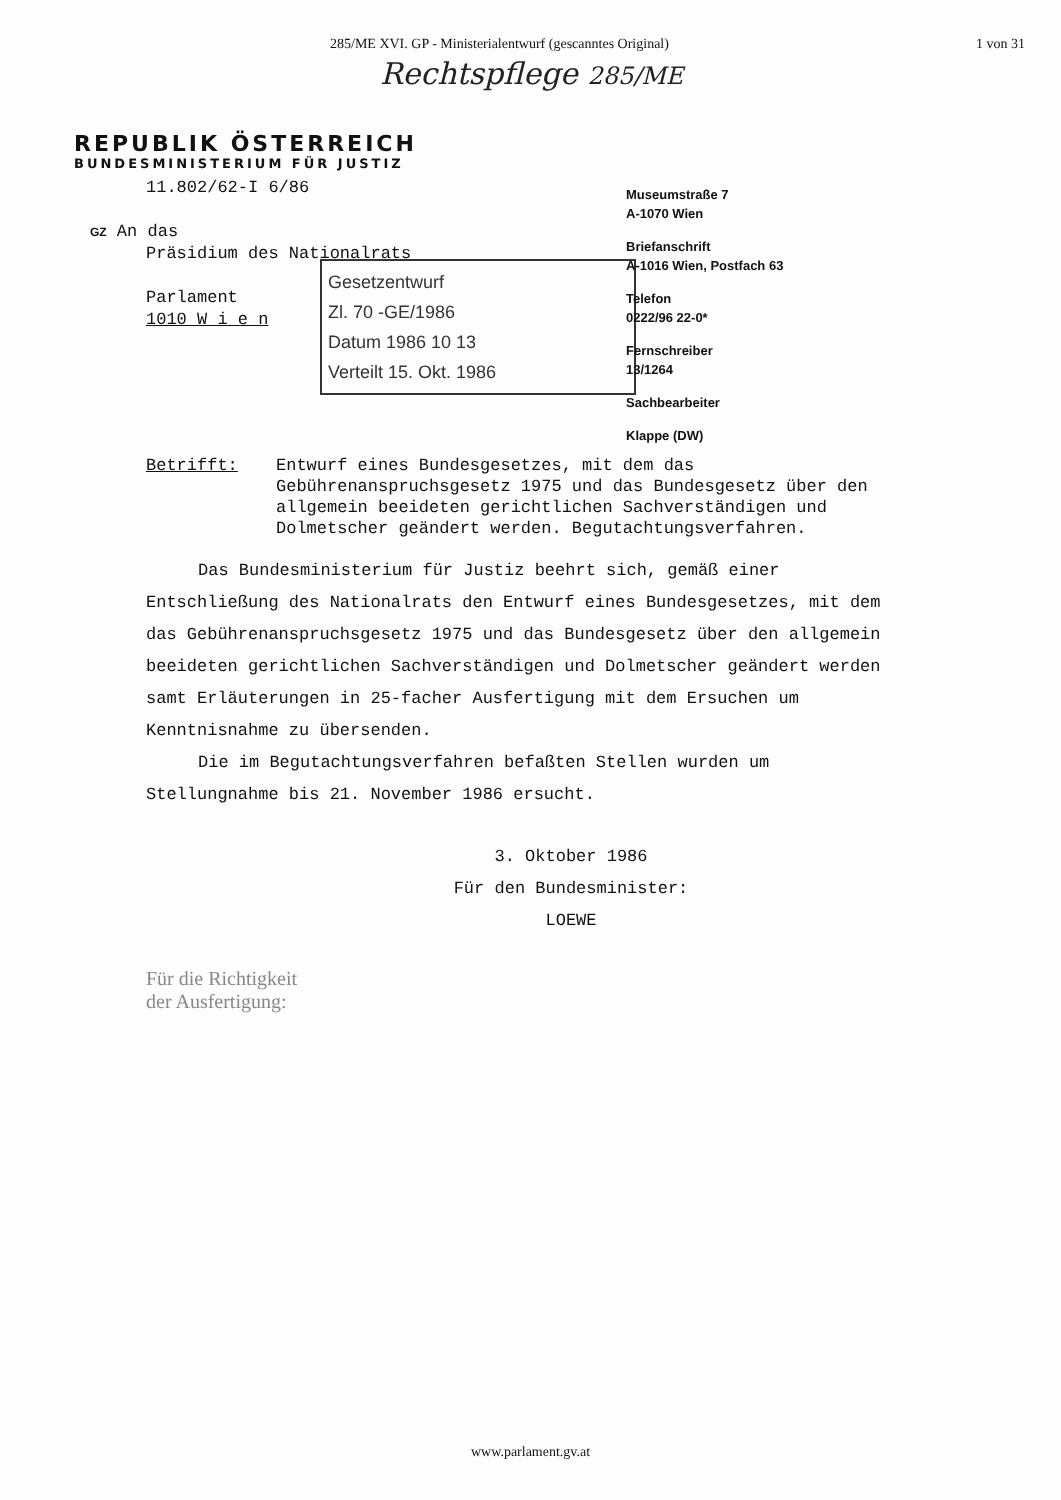285/ME XVI. GP - Ministerialentwurf (gescanntes Original) 1 von 31
Rechtspflege 285/ME
REPUBLIK ÖSTERREICH
BUNDESMINISTERIUM FÜR JUSTIZ
11.802/62-I 6/86
GZ An das
Präsidium des Nationalrats
Parlament
1010 W i e n
Museumstraße 7
A-1070 Wien
Briefanschrift
A-1016 Wien, Postfach 63
Telefon
0222/96 22-0*
Fernschreiber
13/1264
Sachbearbeiter
Klappe (DW)
Gesetzentwurf
Zl. 70 -GE/1986
Datum 1986 10 13
Verteilt 15. Okt. 1986
Betrifft: Entwurf eines Bundesgesetzes, mit dem das Gebührenanspruchsgesetz 1975 und das Bundesgesetz über den allgemein beeideten gerichtlichen Sachverständigen und Dolmetscher geändert werden. Begutachtungsverfahren.
Das Bundesministerium für Justiz beehrt sich, gemäß einer Entschließung des Nationalrats den Entwurf eines Bundesgesetzes, mit dem das Gebührenanspruchsgesetz 1975 und das Bundesgesetz über den allgemein beeideten gerichtlichen Sachverständigen und Dolmetscher geändert werden samt Erläuterungen in 25-facher Ausfertigung mit dem Ersuchen um Kenntnisnahme zu übersenden.
Die im Begutachtungsverfahren befaßten Stellen wurden um Stellungnahme bis 21. November 1986 ersucht.
3. Oktober 1986
Für den Bundesminister:
LOEWE
Für die Richtigkeit
der Ausfertigung:
www.parlament.gv.at